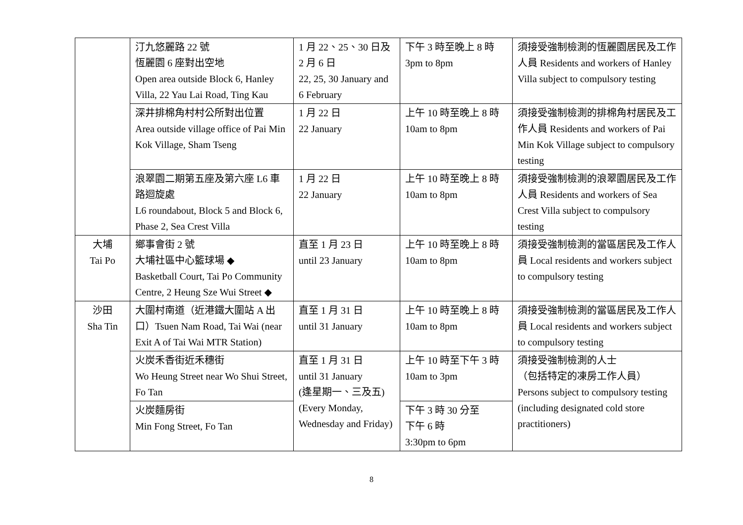| | 汀九悠麗路 22 號 恆麗園 6 座對出空地 Open area outside Block 6, Hanley Villa, 22 Yau Lai Road, Ting Kau | 1 月 22、25、30 日及 2 月 6 日 22, 25, 30 January and 6 February | 下午 3 時至晚上 8 時 3pm to 8pm | 須接受強制檢測的恆麗園居民及工作人員 Residents and workers of Hanley Villa subject to compulsory testing |
| | 深井排棉角村村公所對出位置 Area outside village office of Pai Min Kok Village, Sham Tseng | 1 月 22 日 22 January | 上午 10 時至晚上 8 時 10am to 8pm | 須接受強制檢測的排棉角村居民及工作人員 Residents and workers of Pai Min Kok Village subject to compulsory testing |
| | 浪翠園二期第五座及第六座 L6 車路迴旋處 L6 roundabout, Block 5 and Block 6, Phase 2, Sea Crest Villa | 1 月 22 日 22 January | 上午 10 時至晚上 8 時 10am to 8pm | 須接受強制檢測的浪翠園居民及工作人員 Residents and workers of Sea Crest Villa subject to compulsory testing |
| 大埔 Tai Po | 鄉事會街 2 號 大埔社區中心籃球場 ◆ Basketball Court, Tai Po Community Centre, 2 Heung Sze Wui Street ◆ | 直至 1 月 23 日 until 23 January | 上午 10 時至晚上 8 時 10am to 8pm | 須接受強制檢測的當區居民及工作人員 Local residents and workers subject to compulsory testing |
| 沙田 Sha Tin | 大圍村南道（近港鐵大圍站 A 出口）Tsuen Nam Road, Tai Wai (near Exit A of Tai Wai MTR Station) | 直至 1 月 31 日 until 31 January | 上午 10 時至晚上 8 時 10am to 8pm | 須接受強制檢測的當區居民及工作人員 Local residents and workers subject to compulsory testing |
| | 火炭禾香街近禾穗街 Wo Heung Street near Wo Shui Street, Fo Tan | 直至 1 月 31 日 until 31 January (逢星期一、三及五) (Every Monday, Wednesday and Friday) | 上午 10 時至下午 3 時 10am to 3pm | 須接受強制檢測的人士 （包括特定的凍房工作人員） Persons subject to compulsory testing (including designated cold store practitioners) |
| | 火炭麵房街 Min Fong Street, Fo Tan | | 下午 3 時 30 分至 下午 6 時 3:30pm to 6pm | |
8